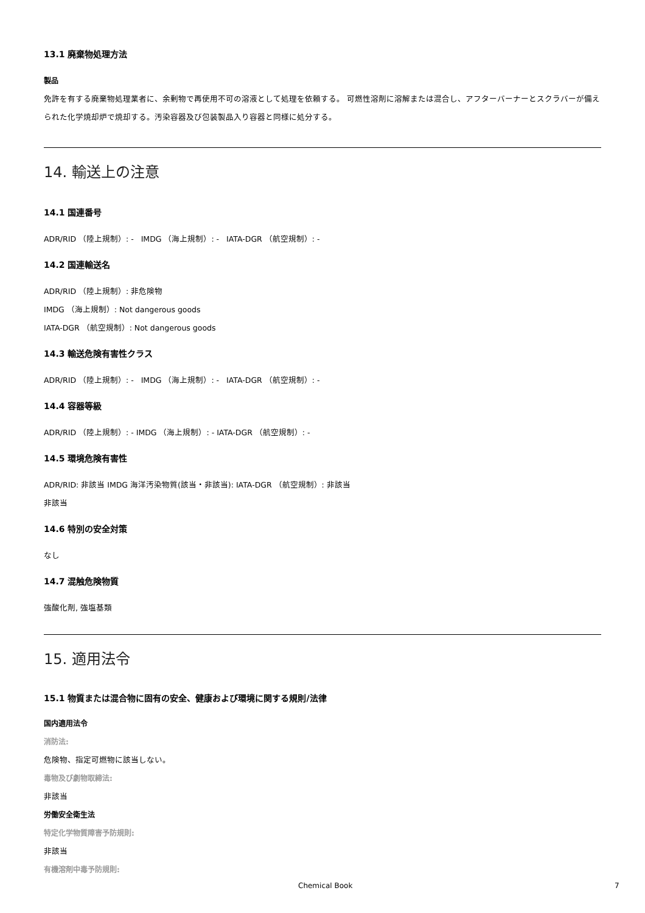13.1 廃棄物処理方法
製品
免許を有する廃棄物処理業者に、余剰物で再使用不可の溶液として処理を依頼する。 可燃性溶剤に溶解または混合し、アフターバーナーとスクラバーが備えられた化学焼却炉で焼却する。汚染容器及び包装製品入り容器と同様に処分する。
14. 輸送上の注意
14.1 国連番号
ADR/RID （陸上規制）: - IMDG （海上規制）: - IATA-DGR （航空規制）: -
14.2 国連輸送名
ADR/RID （陸上規制）: 非危険物
IMDG （海上規制）: Not dangerous goods
IATA-DGR （航空規制）: Not dangerous goods
14.3 輸送危険有害性クラス
ADR/RID （陸上規制）: - IMDG （海上規制）: - IATA-DGR （航空規制）: -
14.4 容器等級
ADR/RID （陸上規制）: - IMDG （海上規制）: - IATA-DGR （航空規制）: -
14.5 環境危険有害性
ADR/RID: 非該当 IMDG 海洋汚染物質(該当・非該当): IATA-DGR （航空規制）: 非該当
非該当
14.6 特別の安全対策
なし
14.7 混触危険物質
強酸化剤, 強塩基類
15. 適用法令
15.1 物質または混合物に固有の安全、健康および環境に関する規則/法律
国内適用法令
消防法:
危険物、指定可燃物に該当しない。
毒物及び劇物取締法:
非該当
労働安全衛生法
特定化学物質障害予防規則:
非該当
有機溶剤中毒予防規則:
Chemical Book 7